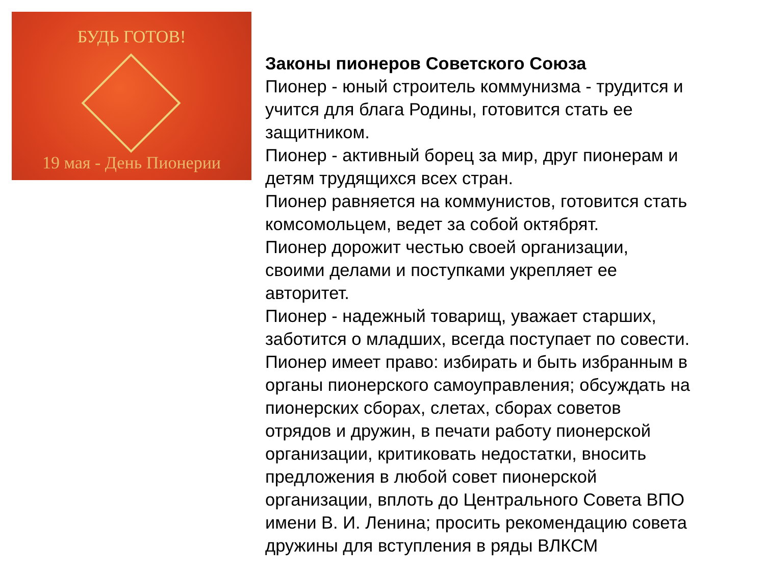БУДЬ ГОТОВ!
19 мая - День Пионерии
Законы пионеров Советского Союза
Пионер - юный строитель коммунизма - трудится и
учится для блага Родины, готовится стать ее
защитником.
Пионер - активный борец за мир, друг пионерам и
детям трудящихся всех стран.
Пионер равняется на коммунистов, готовится стать
комсомольцем, ведет за собой октябрят.
Пионер дорожит честью своей организации,
своими делами и поступками укрепляет ее
авторитет.
Пионер - надежный товарищ, уважает старших,
заботится о младших, всегда поступает по совести.
Пионер имеет право: избирать и быть избранным в
органы пионерского самоуправления; обсуждать на
пионерских сборах, слетах, сборах советов
отрядов и дружин, в печати работу пионерской
организации, критиковать недостатки, вносить
предложения в любой совет пионерской
организации, вплоть до Центрального Совета ВПО
имени В. И. Ленина; просить рекомендацию совета
дружины для вступления в ряды ВЛКСМ